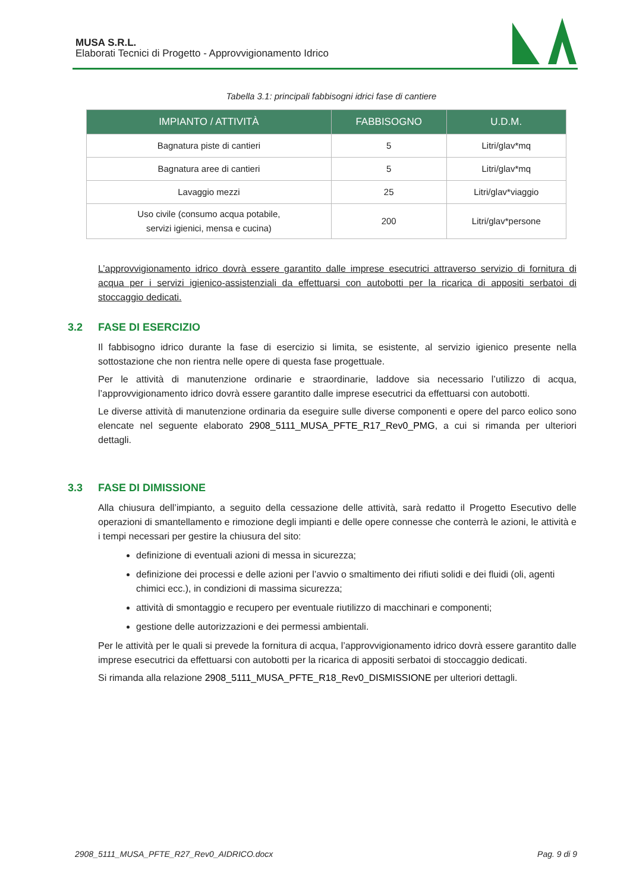MUSA S.R.L.
Elaborati Tecnici di Progetto - Approvvigionamento Idrico
Tabella 3.1: principali fabbisogni idrici fase di cantiere
| IMPIANTO / ATTIVITÀ | FABBISOGNO | U.D.M. |
| --- | --- | --- |
| Bagnatura piste di cantieri | 5 | Litri/glav*mq |
| Bagnatura aree di cantieri | 5 | Litri/glav*mq |
| Lavaggio mezzi | 25 | Litri/glav*viaggio |
| Uso civile (consumo acqua potabile, servizi igienici, mensa e cucina) | 200 | Litri/glav*persone |
L’approvvigionamento idrico dovrà essere garantito dalle imprese esecutrici attraverso servizio di fornitura di acqua per i servizi igienico-assistenziali da effettuarsi con autobotti per la ricarica di appositi serbatoi di stoccaggio dedicati.
3.2 FASE DI ESERCIZIO
Il fabbisogno idrico durante la fase di esercizio si limita, se esistente, al servizio igienico presente nella sottostazione che non rientra nelle opere di questa fase progettuale.
Per le attività di manutenzione ordinarie e straordinarie, laddove sia necessario l’utilizzo di acqua, l’approvvigionamento idrico dovrà essere garantito dalle imprese esecutrici da effettuarsi con autobotti.
Le diverse attività di manutenzione ordinaria da eseguire sulle diverse componenti e opere del parco eolico sono elencate nel seguente elaborato 2908_5111_MUSA_PFTE_R17_Rev0_PMG, a cui si rimanda per ulteriori dettagli.
3.3 FASE DI DIMISSIONE
Alla chiusura dell’impianto, a seguito della cessazione delle attività, sarà redatto il Progetto Esecutivo delle operazioni di smantellamento e rimozione degli impianti e delle opere connesse che conterrà le azioni, le attività e i tempi necessari per gestire la chiusura del sito:
definizione di eventuali azioni di messa in sicurezza;
definizione dei processi e delle azioni per l’avvio o smaltimento dei rifiuti solidi e dei fluidi (oli, agenti chimici ecc.), in condizioni di massima sicurezza;
attività di smontaggio e recupero per eventuale riutilizzo di macchinari e componenti;
gestione delle autorizzazioni e dei permessi ambientali.
Per le attività per le quali si prevede la fornitura di acqua, l’approvvigionamento idrico dovrà essere garantito dalle imprese esecutrici da effettuarsi con autobotti per la ricarica di appositi serbatoi di stoccaggio dedicati.
Si rimanda alla relazione 2908_5111_MUSA_PFTE_R18_Rev0_DISMISSIONE per ulteriori dettagli.
2908_5111_MUSA_PFTE_R27_Rev0_AIDRICO.docx Pag. 9 di 9